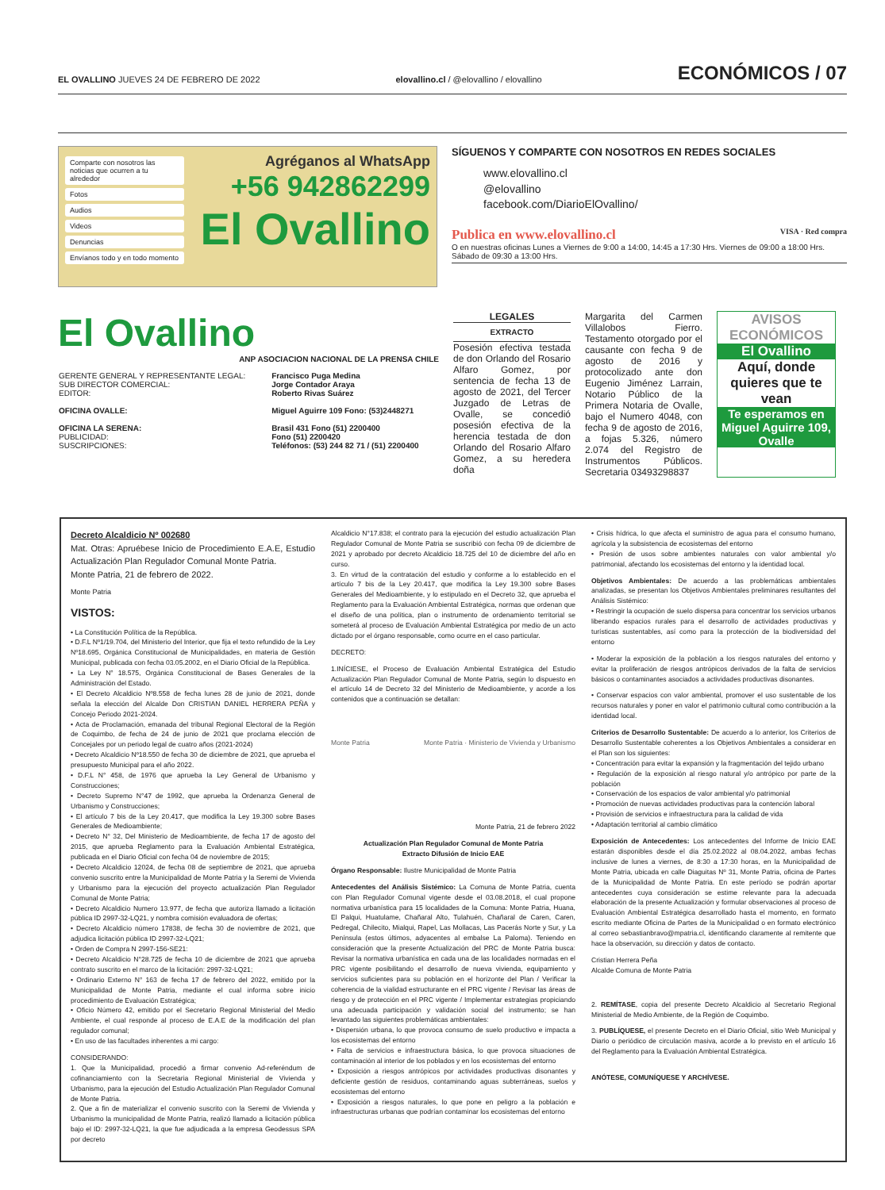EL OVALLINO JUEVES 24 DE FEBRERO DE 2022
elovallino.cl / @elovallino / elovallino
ECONÓMICOS / 07
Comparte con nosotros las noticias que ocurren a tu alrededor
Fotos
Audios
Videos
Denuncias
Envíanos todo y en todo momento
Agréganos al WhatsApp
+56 942862299
El Ovallino
SÍGUENOS Y COMPARTE CON NOSOTROS EN REDES SOCIALES
www.elovallino.cl
@elovallino
facebook.com/DiarioElOvallino/
Publica en www.elovallino.cl VISA · Red compra
O en nuestras oficinas Lunes a Viernes de 9:00 a 14:00, 14:45 a 17:30 Hrs. Viernes de 09:00 a 18:00 Hrs. Sábado de 09:30 a 13:00 Hrs.
El Ovallino ANP ASOCIACION NACIONAL DE LA PRENSA CHILE
| GERENTE GENERAL Y REPRESENTANTE LEGAL: SUB DIRECTOR COMERCIAL: EDITOR: | Francisco Puga Medina Jorge Contador Araya Roberto Rivas Suárez |
| OFICINA OVALLE: | Miguel Aguirre 109 Fono: (53)2448271 |
| OFICINA LA SERENA: PUBLICIDAD: SUSCRIPCIONES: | Brasil 431 Fono (51) 2200400 Fono (51) 2200420 Teléfonos: (53) 244 82 71 / (51) 2200400 |
LEGALES
EXTRACTO
Posesión efectiva testada de don Orlando del Rosario Alfaro Gomez, por sentencia de fecha 13 de agosto de 2021, del Tercer Juzgado de Letras de Ovalle, se concedió posesión efectiva de la herencia testada de don Orlando del Rosario Alfaro Gomez, a su heredera doña
Margarita del Carmen Villalobos Fierro. Testamento otorgado por el causante con fecha 9 de agosto de 2016 y protocolizado ante don Eugenio Jiménez Larrain, Notario Público de la Primera Notaria de Ovalle, bajo el Numero 4048, con fecha 9 de agosto de 2016, a fojas 5.326, número 2.074 del Registro de Instrumentos Públicos. Secretaria 03493298837
AVISOS ECONÓMICOS
El Ovallino
Aquí, donde quieres que te vean
Te esperamos en Miguel Aguirre 109, Ovalle
Decreto Alcaldicio Nº 002680
Mat. Otras: Apruébese Inicio de Procedimiento E.A.E, Estudio Actualización Plan Regulador Comunal Monte Patria.
Monte Patria, 21 de febrero de 2022.
Monte Patria
VISTOS:
• La Constitución Política de la República.
• D.F.L Nº1/19.704, del Ministerio del Interior, que fija el texto refundido de la Ley Nº18.695, Orgánica Constitucional de Municipalidades, en materia de Gestión Municipal, publicada con fecha 03.05.2002, en el Diario Oficial de la República.
• La Ley N° 18.575, Orgánica Constitucional de Bases Generales de la Administración del Estado.
• El Decreto Alcaldicio Nº8.558 de fecha lunes 28 de junio de 2021, donde señala la elección del Alcalde Don CRISTIAN DANIEL HERRERA PEÑA y Concejo Periodo 2021-2024.
• Acta de Proclamación, emanada del tribunal Regional Electoral de la Región de Coquimbo, de fecha de 24 de junio de 2021 que proclama elección de Concejales por un periodo legal de cuatro años (2021-2024)
• Decreto Alcaldicio Nº18.550 de fecha 30 de diciembre de 2021, que aprueba el presupuesto Municipal para el año 2022.
• D.F.L N° 458, de 1976 que aprueba la Ley General de Urbanismo y Construcciones;
• Decreto Supremo N°47 de 1992, que aprueba la Ordenanza General de Urbanismo y Construcciones;
• El artículo 7 bis de la Ley 20.417, que modifica la Ley 19.300 sobre Bases Generales de Medioambiente;
• Decreto N° 32, Del Ministerio de Medioambiente, de fecha 17 de agosto del 2015, que aprueba Reglamento para la Evaluación Ambiental Estratégica, publicada en el Diario Oficial con fecha 04 de noviembre de 2015;
• Decreto Alcaldicio 12024, de fecha 08 de septiembre de 2021, que aprueba convenio suscrito entre la Municipalidad de Monte Patria y la Seremi de Vivienda y Urbanismo para la ejecución del proyecto actualización Plan Regulador Comunal de Monte Patria;
• Decreto Alcaldicio Numero 13.977, de fecha que autoriza llamado a licitación pública ID 2997-32-LQ21, y nombra comisión evaluadora de ofertas;
• Decreto Alcaldicio número 17838, de fecha 30 de noviembre de 2021, que adjudica licitación pública ID 2997-32-LQ21;
• Orden de Compra N 2997-156-SE21:
• Decreto Alcaldicio N°28.725 de fecha 10 de diciembre de 2021 que aprueba contrato suscrito en el marco de la licitación: 2997-32-LQ21;
• Ordinario Externo N° 163 de fecha 17 de febrero del 2022, emitido por la Municipalidad de Monte Patria, mediante el cual informa sobre inicio procedimiento de Evaluación Estratégica;
• Oficio Número 42, emitido por el Secretario Regional Ministerial del Medio Ambiente, el cual responde al proceso de E.A.E de la modificación del plan regulador comunal;
• En uso de las facultades inherentes a mi cargo:
CONSIDERANDO:
1. Que la Municipalidad, procedió a firmar convenio Ad-referéndum de cofinanciamiento con la Secretaria Regional Ministerial de Vivienda y Urbanismo, para la ejecución del Estudio Actualización Plan Regulador Comunal de Monte Patria.
2. Que a fin de materializar el convenio suscrito con la Seremi de Vivienda y Urbanismo la municipalidad de Monte Patria, realizó llamado a licitación pública bajo el ID: 2997-32-LQ21, la que fue adjudicada a la empresa Geodessus SPA por decreto
Alcaldicio N°17.838; el contrato para la ejecución del estudio actualización Plan Regulador Comunal de Monte Patria se suscribió con fecha 09 de diciembre de 2021 y aprobado por decreto Alcaldicio 18.725 del 10 de diciembre del año en curso.
3. En virtud de la contratación del estudio y conforme a lo establecido en el artículo 7 bis de la Ley 20.417, que modifica la Ley 19.300 sobre Bases Generales del Medioambiente, y lo estipulado en el Decreto 32, que aprueba el Reglamento para la Evaluación Ambiental Estratégica, normas que ordenan que el diseño de una política, plan o instrumento de ordenamiento territorial se someterá al proceso de Evaluación Ambiental Estratégica por medio de un acto dictado por el órgano responsable, como ocurre en el caso particular.
DECRETO:
1.INÍCIESE, el Proceso de Evaluación Ambiental Estratégica del Estudio Actualización Plan Regulador Comunal de Monte Patria, según lo dispuesto en el artículo 14 de Decreto 32 del Ministerio de Medioambiente, y acorde a los contenidos que a continuación se detallan:
Monte Patria Monte Patria · Ministerio de Vivienda y Urbanismo
Monte Patria, 21 de febrero 2022
Actualización Plan Regulador Comunal de Monte Patria
Extracto Difusión de Inicio EAE
Órgano Responsable: Ilustre Municipalidad de Monte Patria
Antecedentes del Análisis Sistémico: La Comuna de Monte Patria, cuenta con Plan Regulador Comunal vigente desde el 03.08.2018, el cual propone normativa urbanística para 15 localidades de la Comuna: Monte Patria, Huana, El Palqui, Huatulame, Chañaral Alto, Tulahuén, Chañaral de Caren, Caren, Pedregal, Chilecito, Mialqui, Rapel, Las Mollacas, Las Pacerás Norte y Sur, y La Península (estos últimos, adyacentes al embalse La Paloma). Teniendo en consideración que la presente Actualización del PRC de Monte Patria busca: Revisar la normativa urbanística en cada una de las localidades normadas en el PRC vigente posibilitando el desarrollo de nueva vivienda, equipamiento y servicios suficientes para su población en el horizonte del Plan / Verificar la coherencia de la vialidad estructurante en el PRC vigente / Revisar las áreas de riesgo y de protección en el PRC vigente / Implementar estrategias propiciando una adecuada participación y validación social del instrumento; se han levantado las siguientes problemáticas ambientales:
• Dispersión urbana, lo que provoca consumo de suelo productivo e impacta a los ecosistemas del entorno
• Falta de servicios e infraestructura básica, lo que provoca situaciones de contaminación al interior de los poblados y en los ecosistemas del entorno
• Exposición a riesgos antrópicos por actividades productivas disonantes y deficiente gestión de residuos, contaminando aguas subterráneas, suelos y ecosistemas del entorno
• Exposición a riesgos naturales, lo que pone en peligro a la población e infraestructuras urbanas que podrían contaminar los ecosistemas del entorno
• Crisis hídrica, lo que afecta el suministro de agua para el consumo humano, agrícola y la subsistencia de ecosistemas del entorno
• Presión de usos sobre ambientes naturales con valor ambiental y/o patrimonial, afectando los ecosistemas del entorno y la identidad local.
Objetivos Ambientales: De acuerdo a las problemáticas ambientales analizadas, se presentan los Objetivos Ambientales preliminares resultantes del Análisis Sistémico:
• Restringir la ocupación de suelo dispersa para concentrar los servicios urbanos liberando espacios rurales para el desarrollo de actividades productivas y turísticas sustentables, así como para la protección de la biodiversidad del entorno
• Moderar la exposición de la población a los riesgos naturales del entorno y evitar la proliferación de riesgos antrópicos derivados de la falta de servicios básicos o contaminantes asociados a actividades productivas disonantes.
• Conservar espacios con valor ambiental, promover el uso sustentable de los recursos naturales y poner en valor el patrimonio cultural como contribución a la identidad local.
Criterios de Desarrollo Sustentable: De acuerdo a lo anterior, los Criterios de Desarrollo Sustentable coherentes a los Objetivos Ambientales a considerar en el Plan son los siguientes:
• Concentración para evitar la expansión y la fragmentación del tejido urbano
• Regulación de la exposición al riesgo natural y/o antrópico por parte de la población
• Conservación de los espacios de valor ambiental y/o patrimonial
• Promoción de nuevas actividades productivas para la contención laboral
• Provisión de servicios e infraestructura para la calidad de vida
• Adaptación territorial al cambio climático
Exposición de Antecedentes: Los antecedentes del Informe de Inicio EAE estarán disponibles desde el día 25.02.2022 al 08.04.2022, ambas fechas inclusive de lunes a viernes, de 8:30 a 17:30 horas, en la Municipalidad de Monte Patria, ubicada en calle Diaguitas Nº 31, Monte Patria, oficina de Partes de la Municipalidad de Monte Patria. En este período se podrán aportar antecedentes cuya consideración se estime relevante para la adecuada elaboración de la presente Actualización y formular observaciones al proceso de Evaluación Ambiental Estratégica desarrollado hasta el momento, en formato escrito mediante Oficina de Partes de la Municipalidad o en formato electrónico al correo sebastianbravo@mpatria.cl, identificando claramente al remitente que hace la observación, su dirección y datos de contacto.
Cristian Herrera Peña
Alcalde Comuna de Monte Patria
2. REMÍTASE, copia del presente Decreto Alcaldicio al Secretario Regional Ministerial de Medio Ambiente, de la Región de Coquimbo.
3. PUBLÍQUESE, el presente Decreto en el Diario Oficial, sitio Web Municipal y Diario o periódico de circulación masiva, acorde a lo previsto en el artículo 16 del Reglamento para la Evaluación Ambiental Estratégica.
ANÓTESE, COMUNÍQUESE Y ARCHÍVESE.